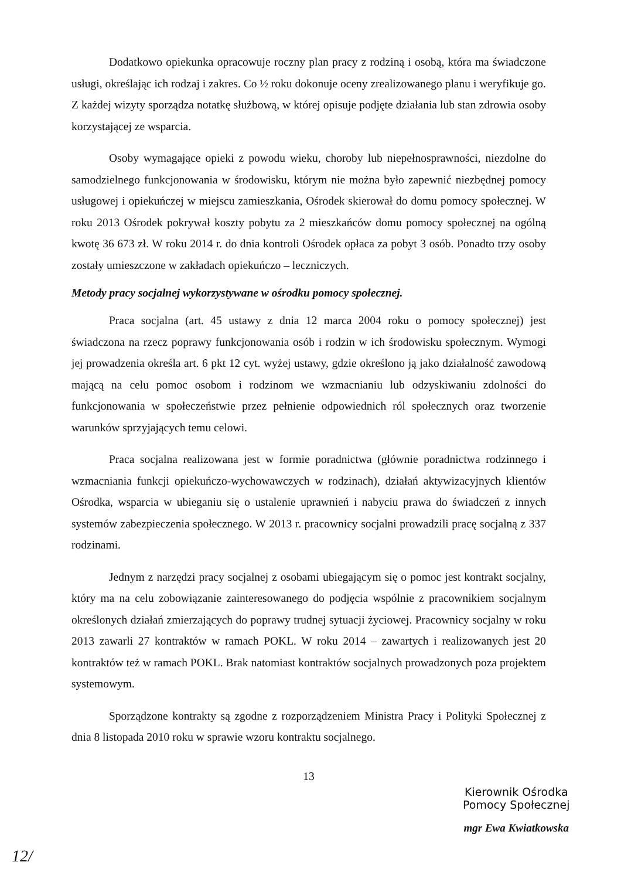Dodatkowo opiekunka opracowuje roczny plan pracy z rodziną i osobą, która ma świadczone usługi, określając ich rodzaj i zakres. Co ½ roku dokonuje oceny zrealizowanego planu i weryfikuje go. Z każdej wizyty sporządza notatkę służbową, w której opisuje podjęte działania lub stan zdrowia osoby korzystającej ze wsparcia.
Osoby wymagające opieki z powodu wieku, choroby lub niepełnosprawności, niezdolne do samodzielnego funkcjonowania w środowisku, którym nie można było zapewnić niezbędnej pomocy usługowej i opiekuńczej w miejscu zamieszkania, Ośrodek skierował do domu pomocy społecznej. W roku 2013 Ośrodek pokrywał koszty pobytu za 2 mieszkańców domu pomocy społecznej na ogólną kwotę 36 673 zł. W roku 2014 r. do dnia kontroli Ośrodek opłaca za pobyt 3 osób. Ponadto trzy osoby zostały umieszczone w zakładach opiekuńczo – leczniczych.
Metody pracy socjalnej wykorzystywane w ośrodku pomocy społecznej.
Praca socjalna (art. 45 ustawy z dnia 12 marca 2004 roku o pomocy społecznej) jest świadczona na rzecz poprawy funkcjonowania osób i rodzin w ich środowisku społecznym. Wymogi jej prowadzenia określa art. 6 pkt 12 cyt. wyżej ustawy, gdzie określono ją jako działalność zawodową mającą na celu pomoc osobom i rodzinom we wzmacnianiu lub odzyskiwaniu zdolności do funkcjonowania w społeczeństwie przez pełnienie odpowiednich ról społecznych oraz tworzenie warunków sprzyjających temu celowi.
Praca socjalna realizowana jest w formie poradnictwa (głównie poradnictwa rodzinnego i wzmacniania funkcji opiekuńczo-wychowawczych w rodzinach), działań aktywizacyjnych klientów Ośrodka, wsparcia w ubieganiu się o ustalenie uprawnień i nabyciu prawa do świadczeń z innych systemów zabezpieczenia społecznego. W 2013 r. pracownicy socjalni prowadzili pracę socjalną z 337 rodzinami.
Jednym z narzędzi pracy socjalnej z osobami ubiegającym się o pomoc jest kontrakt socjalny, który ma na celu zobowiązanie zainteresowanego do podjęcia wspólnie z pracownikiem socjalnym określonych działań zmierzających do poprawy trudnej sytuacji życiowej. Pracownicy socjalny w roku 2013 zawarli 27 kontraktów w ramach POKL. W roku 2014 – zawartych i realizowanych jest 20 kontraktów też w ramach POKL. Brak natomiast kontraktów socjalnych prowadzonych poza projektem systemowym.
Sporządzone kontrakty są zgodne z rozporządzeniem Ministra Pracy i Polityki Społecznej z dnia 8 listopada 2010 roku w sprawie wzoru kontraktu socjalnego.
13
Kierownik Ośrodka
Pomocy Społecznej
mgr Ewa Kwiatkowska
12/